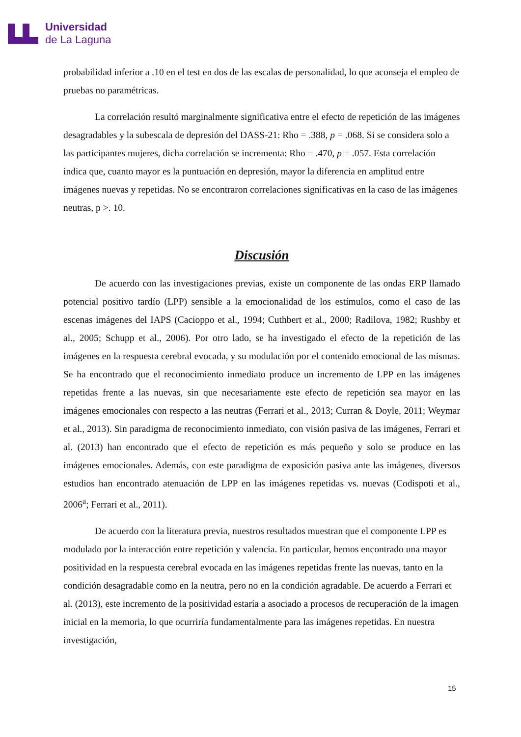Universidad
de La Laguna
probabilidad inferior a .10 en el test en dos de las escalas de personalidad, lo que aconseja el empleo de pruebas no paramétricas.
La correlación resultó marginalmente significativa entre el efecto de repetición de las imágenes desagradables y la subescala de depresión del DASS-21: Rho = .388, p = .068. Si se considera solo a las participantes mujeres, dicha correlación se incrementa: Rho = .470, p = .057. Esta correlación indica que, cuanto mayor es la puntuación en depresión, mayor la diferencia en amplitud entre imágenes nuevas y repetidas. No se encontraron correlaciones significativas en la caso de las imágenes neutras, p >. 10.
Discusión
De acuerdo con las investigaciones previas, existe un componente de las ondas ERP llamado potencial positivo tardío (LPP) sensible a la emocionalidad de los estímulos, como el caso de las escenas imágenes del IAPS (Cacioppo et al., 1994; Cuthbert et al., 2000; Radilova, 1982; Rushby et al., 2005; Schupp et al., 2006). Por otro lado, se ha investigado el efecto de la repetición de las imágenes en la respuesta cerebral evocada, y su modulación por el contenido emocional de las mismas. Se ha encontrado que el reconocimiento inmediato produce un incremento de LPP en las imágenes repetidas frente a las nuevas, sin que necesariamente este efecto de repetición sea mayor en las imágenes emocionales con respecto a las neutras (Ferrari et al., 2013; Curran & Doyle, 2011; Weymar et al., 2013). Sin paradigma de reconocimiento inmediato, con visión pasiva de las imágenes, Ferrari et al. (2013) han encontrado que el efecto de repetición es más pequeño y solo se produce en las imágenes emocionales. Además, con este paradigma de exposición pasiva ante las imágenes, diversos estudios han encontrado atenuación de LPP en las imágenes repetidas vs. nuevas (Codispoti et al., 2006<sup>a</sup>; Ferrari et al., 2011).
De acuerdo con la literatura previa, nuestros resultados muestran que el componente LPP es modulado por la interacción entre repetición y valencia. En particular, hemos encontrado una mayor positividad en la respuesta cerebral evocada en las imágenes repetidas frente las nuevas, tanto en la condición desagradable como en la neutra, pero no en la condición agradable. De acuerdo a Ferrari et al. (2013), este incremento de la positividad estaría a asociado a procesos de recuperación de la imagen inicial en la memoria, lo que ocurriría fundamentalmente para las imágenes repetidas. En nuestra investigación,
15